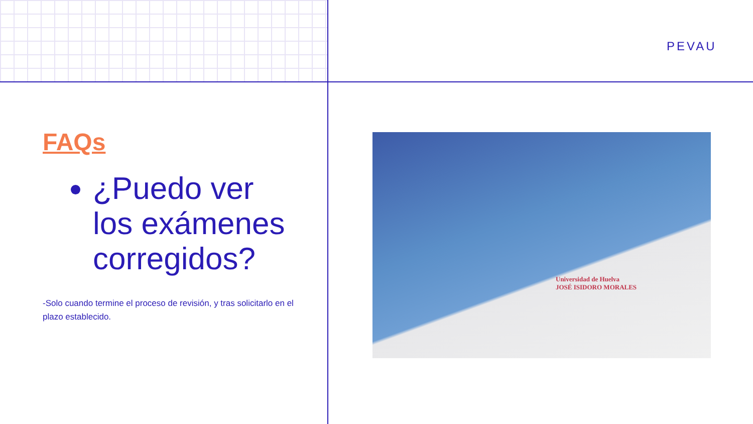PEVAU
FAQs
¿Puedo ver los exámenes corregidos?
-Solo cuando termine el proceso de revisión, y tras solicitarlo en el plazo establecido.
Universidad de Huelva
JOSÉ ISIDORO MORALES